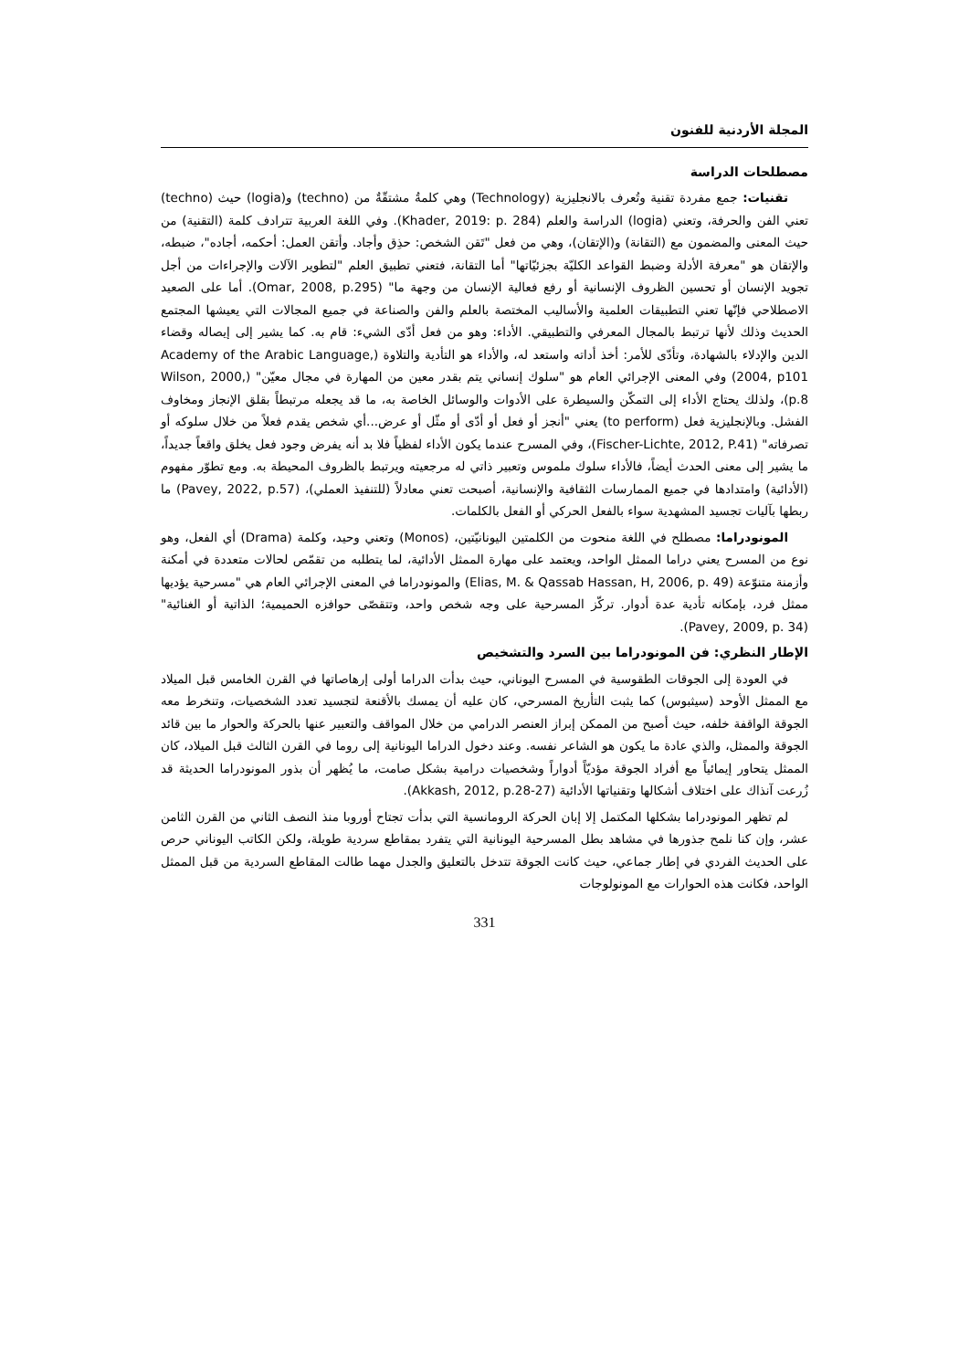المجلة الأردنية للفنون
مصطلحات الدراسة
تقنيات: جمع مفردة تقنية وتُعرف بالانجليزية (Technology) وهي كلمةُ مشتقّةٌ من (techno) و(logia) حيث (techno) تعني الفن والحرفة، وتعني (logia) الدراسة والعلم (Khader, 2019: p. 284). وفي اللغة العربية تترادف كلمة (التقنية) من حيث المعنى والمضمون مع (التقانة) و(الإتقان)، وهي من فعل "تَقن الشخص: حذِق وأجاد. وأتقن العمل: أحكمه، أجاده"، ضبطه، والإتقان هو "معرفة الأدلة وضبط القواعد الكليّة بجزئيّاتها" أما التقانة، فتعني تطبيق العلم "لتطوير الآلات والإجراءات من أجل تجويد الإنسان أو تحسين الظروف الإنسانية أو رفع فعالية الإنسان من وجهة ما" (Omar, 2008, p.295). أما على الصعيد الاصطلاحي فإنّها تعني التطبيقات العلمية والأساليب المختصة بالعلم والفن والصناعة في جميع المجالات التي يعيشها المجتمع الحديث وذلك لأنها ترتبط بالمجال المعرفي والتطبيقي. الأداء: وهو من فعل أدّى الشيء: قام به. كما يشير إلى إيصاله وقضاء الدين والإدلاء بالشهادة، وتأدّى للأمر: أخذ أداته واستعد له، والأداء هو التأدية والتلاوة (Academy of the Arabic Language, 2004, p101) وفي المعنى الإجرائي العام هو "سلوك إنساني يتم بقدر معين من المهارة في مجال معيّن" (Wilson, 2000, p.8)، ولذلك يحتاج الأداء إلى التمكّن والسيطرة على الأدوات والوسائل الخاصة به، ما قد يجعله مرتبطاً بقلق الإنجاز ومخاوف الفشل. وبالإنجليزية فعل (to perform) يعني "أنجز أو فعل أو أدّى أو مثّل أو عرض...أي شخص يقدم فعلاً من خلال سلوكه أو تصرفاته" (Fischer-Lichte, 2012, P.41)، وفي المسرح عندما يكون الأداء لفظياً فلا بد أنه يفرض وجود فعل يخلق واقعاً جديداً، ما يشير إلى معنى الحدث أيضاً، فالأداء سلوك ملموس وتعبير ذاتي له مرجعيته ويرتبط بالظروف المحيطة به. ومع تطوّر مفهوم (الأدائية) وامتدادها في جميع الممارسات الثقافية والإنسانية، أصبحت تعني معادلاً (للتنفيذ العملي)، (Pavey, 2022, p.57) ما ربطها بآليات تجسيد المشهدية سواء بالفعل الحركي أو الفعل بالكلمات.
المونودراما: مصطلح في اللغة منحوت من الكلمتين اليونانيّتين، (Monos) وتعني وحيد، وكلمة (Drama) أي الفعل، وهو نوع من المسرح يعني دراما الممثل الواحد، ويعتمد على مهارة الممثل الأدائية، لما يتطلبه من تقمّص لحالات متعددة في أمكنة وأزمنة متنوّعة (Elias, M. & Qassab Hassan, H, 2006, p. 49) والمونودراما في المعنى الإجرائي العام هي "مسرحية يؤديها ممثل فرد، بإمكانه تأدية عدة أدوار. تركّز المسرحية على وجه شخص واحد، وتتقصّى حوافزه الحميمية؛ الذاتية أو الغنائية" (Pavey, 2009, p. 34).
الإطار النظري: فن المونودراما بين السرد والتشخيص
في العودة إلى الجوقات الطقوسية في المسرح اليوناني، حيث بدأت الدراما أولى إرهاصاتها في القرن الخامس قبل الميلاد مع الممثل الأوحد (سيثبوس) كما يثبت التأريخ المسرحي، كان عليه أن يمسك بالأقنعة لتجسيد تعدد الشخصيات، وتنخرط معه الجوقة الواقفة خلفه، حيث أصبح من الممكن إبراز العنصر الدرامي من خلال المواقف والتعبير عنها بالحركة والحوار ما بين قائد الجوقة والممثل، والذي عادة ما يكون هو الشاعر نفسه. وعند دخول الدراما اليونانية إلى روما في القرن الثالث قبل الميلاد، كان الممثل يتحاور إيمائياً مع أفراد الجوقة مؤديّاً أدواراً وشخصيات درامية بشكل صامت، ما يُظهر أن بذور المونودراما الحديثة قد زُرعت آنذاك على اختلاف أشكالها وتقنياتها الأدائية (Akkash, 2012, p.28-27).
لم تظهر المونودراما بشكلها المكتمل إلا إبان الحركة الرومانسية التي بدأت تجتاح أوروبا منذ النصف الثاني من القرن الثامن عشر، وإن كنا نلمح جذورها في مشاهد بطل المسرحية اليونانية التي يتفرد بمقاطع سردية طويلة، ولكن الكاتب اليوناني حرص على الحديث الفردي في إطار جماعي، حيث كانت الجوقة تتدخل بالتعليق والجدل مهما طالت المقاطع السردية من قبل الممثل الواحد، فكانت هذه الحوارات مع المونولوجات
331